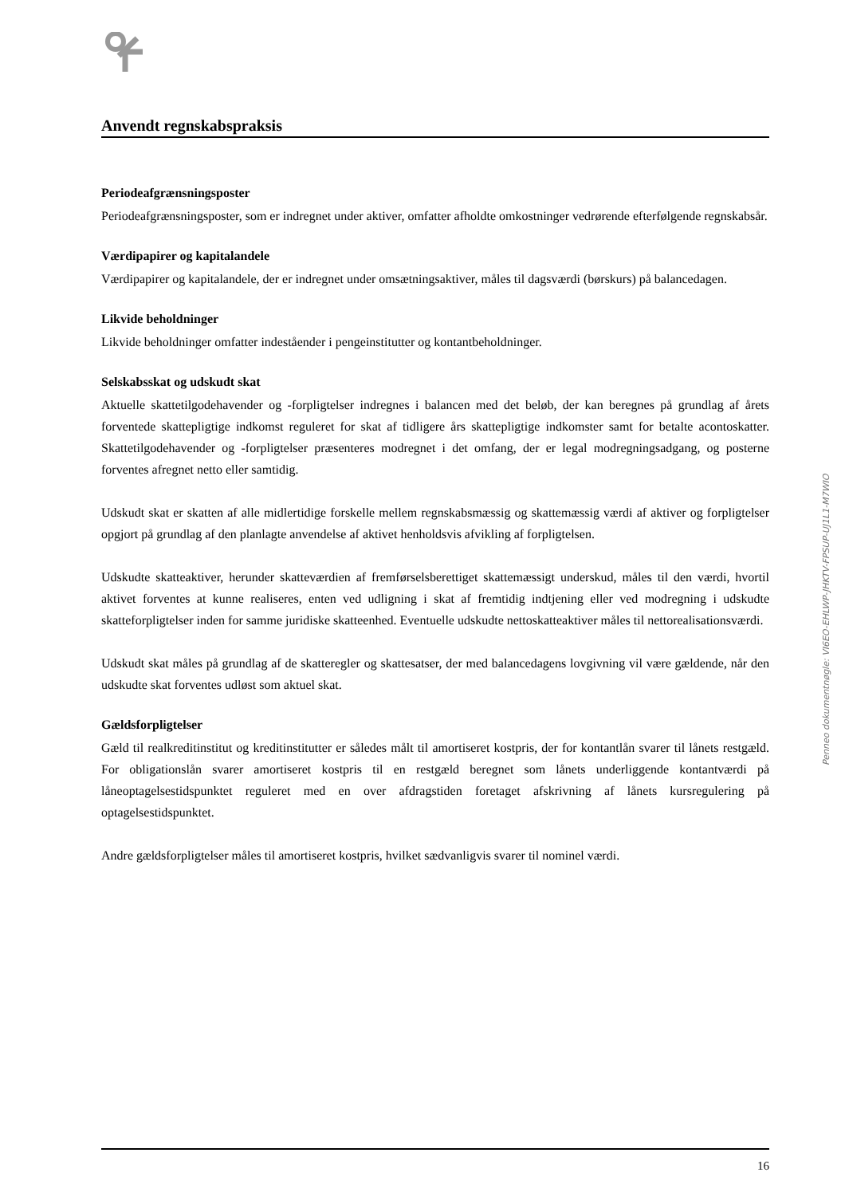Anvendt regnskabspraksis
Periodeafgrænsningsposter
Periodeafgrænsningsposter, som er indregnet under aktiver, omfatter afholdte omkostninger vedrørende efterfølgende regnskabsår.
Værdipapirer og kapitalandele
Værdipapirer og kapitalandele, der er indregnet under omsætningsaktiver, måles til dagsværdi (børskurs) på balancedagen.
Likvide beholdninger
Likvide beholdninger omfatter indeståender i pengeinstitutter og kontantbeholdninger.
Selskabsskat og udskudt skat
Aktuelle skattetilgodehavender og -forpligtelser indregnes i balancen med det beløb, der kan beregnes på grundlag af årets forventede skattepligtige indkomst reguleret for skat af tidligere års skattepligtige indkomster samt for betalte acontoskatter. Skattetilgodehavender og -forpligtelser præsenteres modregnet i det omfang, der er legal modregningsadgang, og posterne forventes afregnet netto eller samtidig.
Udskudt skat er skatten af alle midlertidige forskelle mellem regnskabsmæssig og skattemæssig værdi af aktiver og forpligtelser opgjort på grundlag af den planlagte anvendelse af aktivet henholdsvis afvikling af forpligtelsen.
Udskudte skatteaktiver, herunder skatteværdien af fremførselsberettiget skattemæssigt underskud, måles til den værdi, hvortil aktivet forventes at kunne realiseres, enten ved udligning i skat af fremtidig indtjening eller ved modregning i udskudte skatteforpligtelser inden for samme juridiske skatteenhed. Eventuelle udskudte nettoskatteaktiver måles til nettorealisationsværdi.
Udskudt skat måles på grundlag af de skatteregler og skattesatser, der med balancedagens lovgivning vil være gældende, når den udskudte skat forventes udløst som aktuel skat.
Gældsforpligtelser
Gæld til realkreditinstitut og kreditinstitutter er således målt til amortiseret kostpris, der for kontantlån svarer til lånets restgæld. For obligationslån svarer amortiseret kostpris til en restgæld beregnet som lånets underliggende kontantværdi på låneoptagelsestidspunktet reguleret med en over afdragstiden foretaget afskrivning af lånets kursregulering på optagelsestidspunktet.
Andre gældsforpligtelser måles til amortiseret kostpris, hvilket sædvanligvis svarer til nominel værdi.
Penneo dokumentnøgle: VI6EO-EHLWP-JHKTV-FPSUP-UJ1L1-M7WIO
16